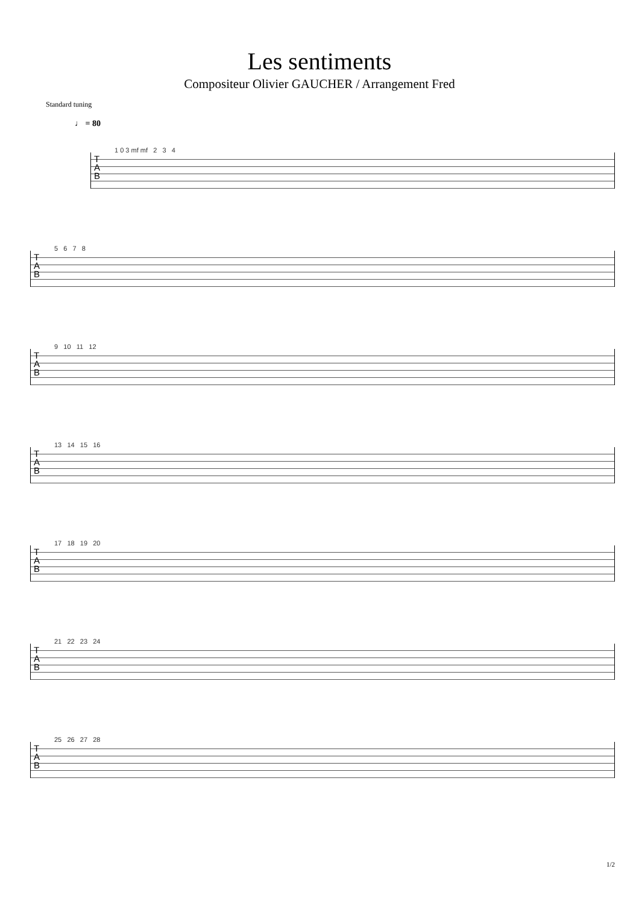Les sentiments
Compositeur Olivier GAUCHER / Arrangement Fred
Standard tuning
♩ = 80
T
A
B
1 0 3 mf mf 2 3 4
T
A
B
5 6 7 8
T
A
B
9 10 11 12
T
A
B
13 14 15 16
T
A
B
17 18 19 20
T
A
B
21 22 23 24
T
A
B
25 26 27 28
1/2